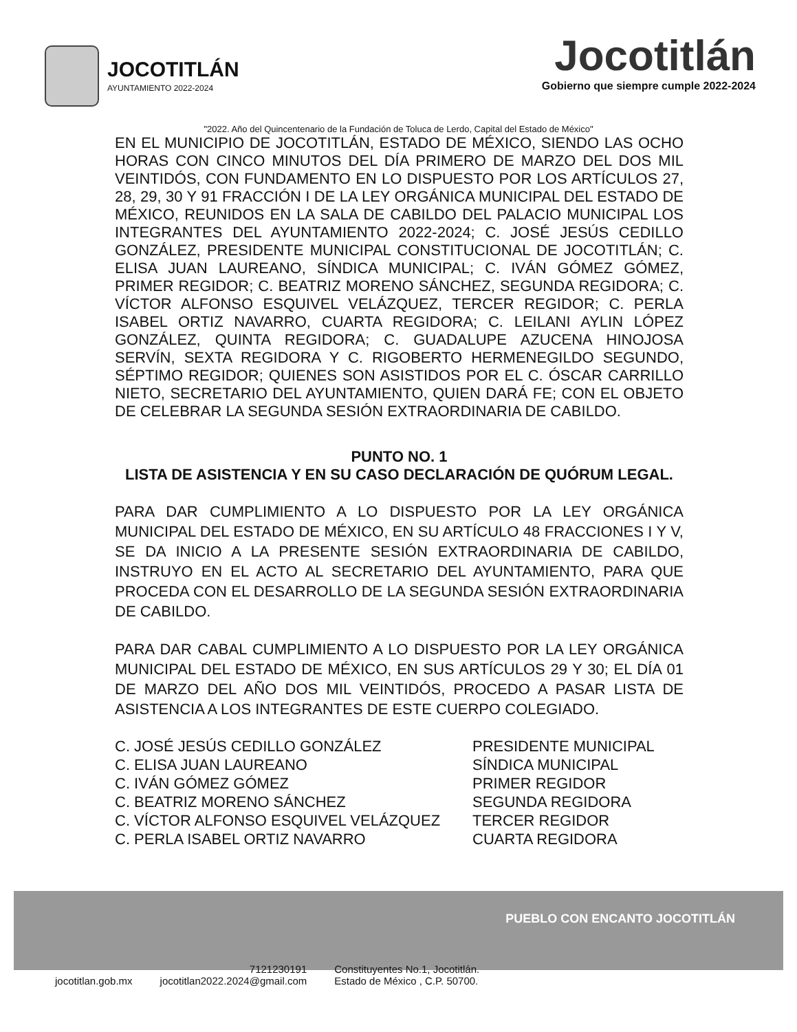JOCOTITLÁN
AYUNTAMIENTO 2022-2024
Jocotitlán
Gobierno que siempre cumple 2022-2024
"2022. Año del Quincentenario de la Fundación de Toluca de Lerdo, Capital del Estado de México"
EN EL MUNICIPIO DE JOCOTITLÁN, ESTADO DE MÉXICO, SIENDO LAS OCHO HORAS CON CINCO MINUTOS DEL DÍA PRIMERO DE MARZO DEL DOS MIL VEINTIDÓS, CON FUNDAMENTO EN LO DISPUESTO POR LOS ARTÍCULOS 27, 28, 29, 30 Y 91 FRACCIÓN I DE LA LEY ORGÁNICA MUNICIPAL DEL ESTADO DE MÉXICO, REUNIDOS EN LA SALA DE CABILDO DEL PALACIO MUNICIPAL LOS INTEGRANTES DEL AYUNTAMIENTO 2022-2024; C. JOSÉ JESÚS CEDILLO GONZÁLEZ, PRESIDENTE MUNICIPAL CONSTITUCIONAL DE JOCOTITLÁN; C. ELISA JUAN LAUREANO, SÍNDICA MUNICIPAL; C. IVÁN GÓMEZ GÓMEZ, PRIMER REGIDOR; C. BEATRIZ MORENO SÁNCHEZ, SEGUNDA REGIDORA; C. VÍCTOR ALFONSO ESQUIVEL VELÁZQUEZ, TERCER REGIDOR; C. PERLA ISABEL ORTIZ NAVARRO, CUARTA REGIDORA; C. LEILANI AYLIN LÓPEZ GONZÁLEZ, QUINTA REGIDORA; C. GUADALUPE AZUCENA HINOJOSA SERVÍN, SEXTA REGIDORA Y C. RIGOBERTO HERMENEGILDO SEGUNDO, SÉPTIMO REGIDOR; QUIENES SON ASISTIDOS POR EL C. ÓSCAR CARRILLO NIETO, SECRETARIO DEL AYUNTAMIENTO, QUIEN DARÁ FE; CON EL OBJETO DE CELEBRAR LA SEGUNDA SESIÓN EXTRAORDINARIA DE CABILDO.
PUNTO NO. 1
LISTA DE ASISTENCIA Y EN SU CASO DECLARACIÓN DE QUÓRUM LEGAL.
PARA DAR CUMPLIMIENTO A LO DISPUESTO POR LA LEY ORGÁNICA MUNICIPAL DEL ESTADO DE MÉXICO, EN SU ARTÍCULO 48 FRACCIONES I Y V, SE DA INICIO A LA PRESENTE SESIÓN EXTRAORDINARIA DE CABILDO, INSTRUYO EN EL ACTO AL SECRETARIO DEL AYUNTAMIENTO, PARA QUE PROCEDA CON EL DESARROLLO DE LA SEGUNDA SESIÓN EXTRAORDINARIA DE CABILDO.
PARA DAR CABAL CUMPLIMIENTO A LO DISPUESTO POR LA LEY ORGÁNICA MUNICIPAL DEL ESTADO DE MÉXICO, EN SUS ARTÍCULOS 29 Y 30; EL DÍA 01 DE MARZO DEL AÑO DOS MIL VEINTIDÓS, PROCEDO A PASAR LISTA DE ASISTENCIA A LOS INTEGRANTES DE ESTE CUERPO COLEGIADO.
C. JOSÉ JESÚS CEDILLO GONZÁLEZ
PRESIDENTE MUNICIPAL
C. ELISA JUAN LAUREANO
SÍNDICA MUNICIPAL
C. IVÁN GÓMEZ GÓMEZ
PRIMER REGIDOR
C. BEATRIZ MORENO SÁNCHEZ
SEGUNDA REGIDORA
C. VÍCTOR ALFONSO ESQUIVEL VELÁZQUEZ
TERCER REGIDOR
C. PERLA ISABEL ORTIZ NAVARRO
CUARTA REGIDORA
PUEBLO CON ENCANTO JOCOTITLÁN
jocotitlan.gob.mx
7121230191
jocotitlan2022.2024@gmail.com
Constituyentes No.1, Jocotitlán.
Estado de México , C.P. 50700.